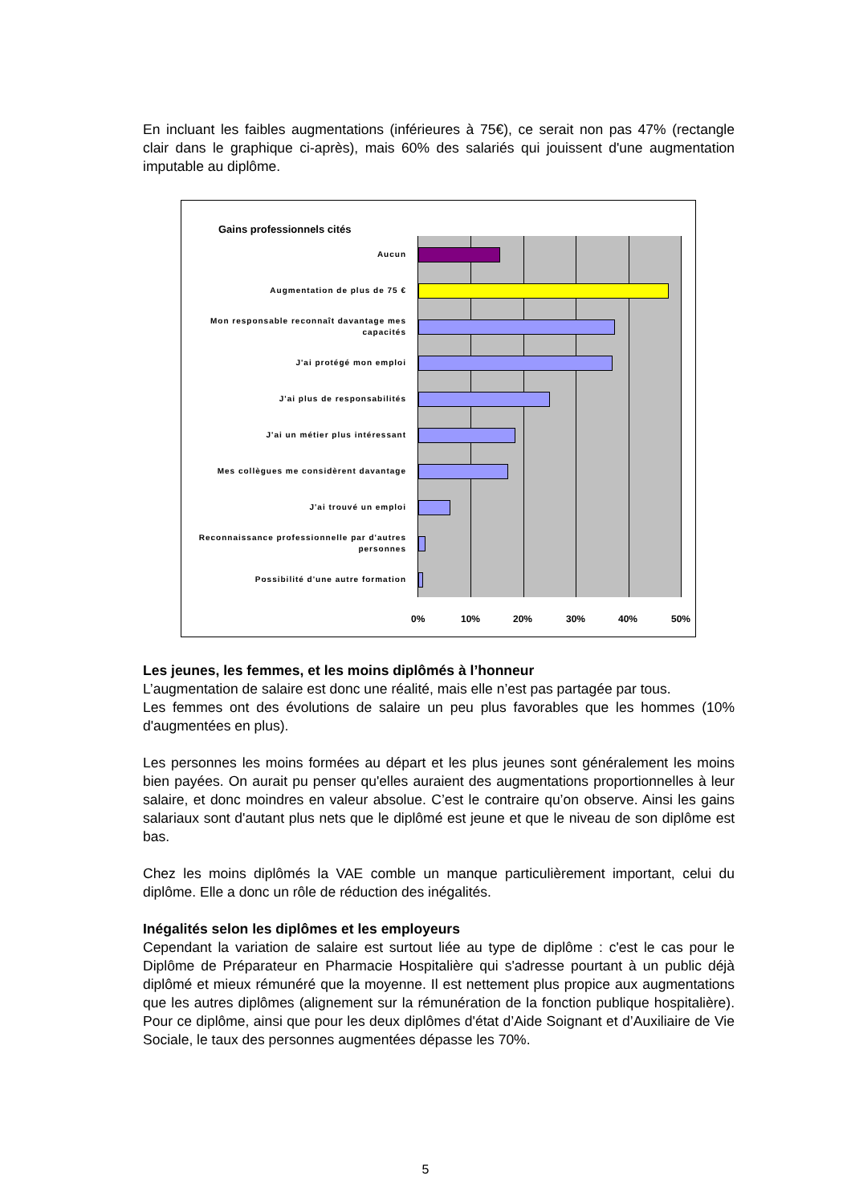En incluant les faibles augmentations (inférieures à 75€), ce serait non pas 47% (rectangle clair dans le graphique ci-après), mais 60% des salariés qui jouissent d'une augmentation imputable au diplôme.
Gains professionnels cités
Aucun
Augmentation de plus de 75 €
Mon responsable reconnaît davantage mes capacités
J'ai protégé mon emploi
J'ai plus de responsabilités
J'ai un métier plus intéressant
Mes collègues me considèrent davantage
J'ai trouvé un emploi
Reconnaissance professionnelle par d'autres personnes
Possibilité d'une autre formation
0% 10% 20% 30% 40% 50%
Les jeunes, les femmes, et les moins diplômés à l’honneur
L’augmentation de salaire est donc une réalité, mais elle n’est pas partagée par tous.
Les femmes ont des évolutions de salaire un peu plus favorables que les hommes (10% d'augmentées en plus).
Les personnes les moins formées au départ et les plus jeunes sont généralement les moins bien payées. On aurait pu penser qu'elles auraient des augmentations proportionnelles à leur salaire, et donc moindres en valeur absolue. C’est le contraire qu’on observe. Ainsi les gains salariaux sont d'autant plus nets que le diplômé est jeune et que le niveau de son diplôme est bas.
Chez les moins diplômés la VAE comble un manque particulièrement important, celui du diplôme. Elle a donc un rôle de réduction des inégalités.
Inégalités selon les diplômes et les employeurs
Cependant la variation de salaire est surtout liée au type de diplôme : c'est le cas pour le Diplôme de Préparateur en Pharmacie Hospitalière qui s'adresse pourtant à un public déjà diplômé et mieux rémunéré que la moyenne. Il est nettement plus propice aux augmentations que les autres diplômes (alignement sur la rémunération de la fonction publique hospitalière). Pour ce diplôme, ainsi que pour les deux diplômes d'état d’Aide Soignant et d’Auxiliaire de Vie Sociale, le taux des personnes augmentées dépasse les 70%.
5